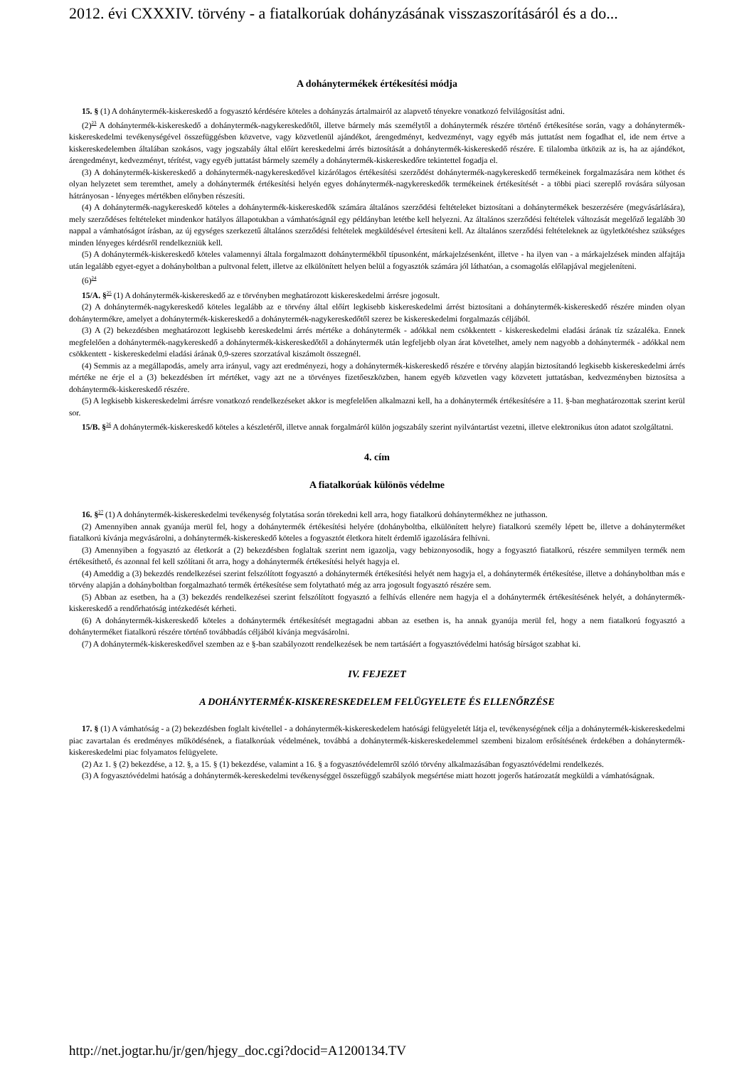2012. évi CXXXIV. törvény - a fiatalkorúak dohányzásának visszaszorításáról és a do...
A dohánytermékek értékesítési módja
15. § (1) A dohánytermék-kiskereskedő a fogyasztó kérdésére köteles a dohányzás ártalmairól az alapvető tényekre vonatkozó felvilágosítást adni.
(2)<sup>23</sup> A dohánytermék-kiskereskedő a dohánytermék-nagykereskedőtől, illetve bármely más személytől a dohánytermék részére történő értékesítése során, vagy a dohánytermék-kiskereskedelmi tevékenységével összefüggésben közvetve, vagy közvetlenül ajándékot, árengedményt, kedvezményt, vagy egyéb más juttatást nem fogadhat el, ide nem értve a kiskereskedelemben általában szokásos, vagy jogszabály által előírt kereskedelmi árrés biztosítását a dohánytermék-kiskereskedő részére. E tilalomba ütközik az is, ha az ajándékot, árengedményt, kedvezményt, térítést, vagy egyéb juttatást bármely személy a dohánytermék-kiskereskedőre tekintettel fogadja el.
(3) A dohánytermék-kiskereskedő a dohánytermék-nagykereskedővel kizárólagos értékesítési szerződést dohánytermék-nagykereskedő termékeinek forgalmazására nem köthet és olyan helyzetet sem teremthet, amely a dohánytermék értékesítési helyén egyes dohánytermék-nagykereskedők termékeinek értékesítését - a többi piaci szereplő rovására súlyosan hátrányosan - lényeges mértékben előnyben részesíti.
(4) A dohánytermék-nagykereskedő köteles a dohánytermék-kiskereskedők számára általános szerződési feltételeket biztosítani a dohánytermékek beszerzésére (megvásárlására), mely szerződéses feltételeket mindenkor hatályos állapotukban a vámhatóságnál egy példányban letétbe kell helyezni. Az általános szerződési feltételek változását megelőző legalább 30 nappal a vámhatóságot írásban, az új egységes szerkezetű általános szerződési feltételek megküldésével értesíteni kell. Az általános szerződési feltételeknek az ügyletkötéshez szükséges minden lényeges kérdésről rendelkezniük kell.
(5) A dohánytermék-kiskereskedő köteles valamennyi általa forgalmazott dohánytermékből típusonként, márkajelzésenként, illetve - ha ilyen van - a márkajelzések minden alfajtája után legalább egyet-egyet a dohányboltban a pultvonal felett, illetve az elkülönített helyen belül a fogyasztók számára jól láthatóan, a csomagolás előlapjával megjeleníteni.
(6)<sup>24</sup>
15/A. §<sup>25</sup> (1) A dohánytermék-kiskereskedő az e törvényben meghatározott kiskereskedelmi árrésre jogosult.
(2) A dohánytermék-nagykereskedő köteles legalább az e törvény által előírt legkisebb kiskereskedelmi árrést biztosítani a dohánytermék-kiskereskedő részére minden olyan dohánytermékre, amelyet a dohánytermék-kiskereskedő a dohánytermék-nagykereskedőtől szerez be kiskereskedelmi forgalmazás céljából.
(3) A (2) bekezdésben meghatározott legkisebb kereskedelmi árrés mértéke a dohánytermék - adókkal nem csökkentett - kiskereskedelmi eladási árának tíz százaléka. Ennek megfelelően a dohánytermék-nagykereskedő a dohánytermék-kiskereskedőtől a dohánytermék után legfeljebb olyan árat követelhet, amely nem nagyobb a dohánytermék - adókkal nem csökkentett - kiskereskedelmi eladási árának 0,9-szeres szorzatával kiszámolt összegnél.
(4) Semmis az a megállapodás, amely arra irányul, vagy azt eredményezi, hogy a dohánytermék-kiskereskedő részére e törvény alapján biztosítandó legkisebb kiskereskedelmi árrés mértéke ne érje el a (3) bekezdésben írt mértéket, vagy azt ne a törvényes fizetőeszközben, hanem egyéb közvetlen vagy közvetett juttatásban, kedvezményben biztosítsa a dohánytermék-kiskereskedő részére.
(5) A legkisebb kiskereskedelmi árrésre vonatkozó rendelkezéseket akkor is megfelelően alkalmazni kell, ha a dohánytermék értékesítésére a 11. §-ban meghatározottak szerint kerül sor.
15/B. §<sup>26</sup> A dohánytermék-kiskereskedő köteles a készletéről, illetve annak forgalmáról külön jogszabály szerint nyilvántartást vezetni, illetve elektronikus úton adatot szolgáltatni.
4. cím
A fiatalkorúak különös védelme
16. §<sup>27</sup> (1) A dohánytermék-kiskereskedelmi tevékenység folytatása során törekedni kell arra, hogy fiatalkorú dohánytermékhez ne juthasson.
(2) Amennyiben annak gyanúja merül fel, hogy a dohánytermék értékesítési helyére (dohányboltba, elkülönített helyre) fiatalkorú személy lépett be, illetve a dohányterméket fiatalkorú kívánja megvásárolni, a dohánytermék-kiskereskedő köteles a fogyasztót életkora hitelt érdemlő igazolására felhívni.
(3) Amennyiben a fogyasztó az életkorát a (2) bekezdésben foglaltak szerint nem igazolja, vagy bebizonyosodik, hogy a fogyasztó fiatalkorú, részére semmilyen termék nem értékesíthető, és azonnal fel kell szólítani őt arra, hogy a dohánytermék értékesítési helyét hagyja el.
(4) Ameddig a (3) bekezdés rendelkezései szerint felszólított fogyasztó a dohánytermék értékesítési helyét nem hagyja el, a dohánytermék értékesítése, illetve a dohányboltban más e törvény alapján a dohányboltban forgalmazható termék értékesítése sem folytatható még az arra jogosult fogyasztó részére sem.
(5) Abban az esetben, ha a (3) bekezdés rendelkezései szerint felszólított fogyasztó a felhívás ellenére nem hagyja el a dohánytermék értékesítésének helyét, a dohánytermék-kiskereskedő a rendőrhatóság intézkedését kérheti.
(6) A dohánytermék-kiskereskedő köteles a dohánytermék értékesítését megtagadni abban az esetben is, ha annak gyanúja merül fel, hogy a nem fiatalkorú fogyasztó a dohányterméket fiatalkorú részére történő továbbadás céljából kívánja megvásárolni.
(7) A dohánytermék-kiskereskedővel szemben az e §-ban szabályozott rendelkezések be nem tartásáért a fogyasztóvédelmi hatóság bírságot szabhat ki.
IV. FEJEZET
A DOHÁNYTERMÉK-KISKERESKEDELEM FELÜGYELETE ÉS ELLENŐRZÉSE
17. § (1) A vámhatóság - a (2) bekezdésben foglalt kivétellel - a dohánytermék-kiskereskedelem hatósági felügyeletét látja el, tevékenységének célja a dohánytermék-kiskereskedelmi piac zavartalan és eredményes működésének, a fiatalkorúak védelmének, továbbá a dohánytermék-kiskereskedelemmel szembeni bizalom erősítésének érdekében a dohánytermék-kiskereskedelmi piac folyamatos felügyelete.
(2) Az 1. § (2) bekezdése, a 12. §, a 15. § (1) bekezdése, valamint a 16. § a fogyasztóvédelemről szóló törvény alkalmazásában fogyasztóvédelmi rendelkezés.
(3) A fogyasztóvédelmi hatóság a dohánytermék-kereskedelmi tevékenységgel összefüggő szabályok megsértése miatt hozott jogerős határozatát megküldi a vámhatóságnak.
http://net.jogtar.hu/jr/gen/hjegy_doc.cgi?docid=A1200134.TV